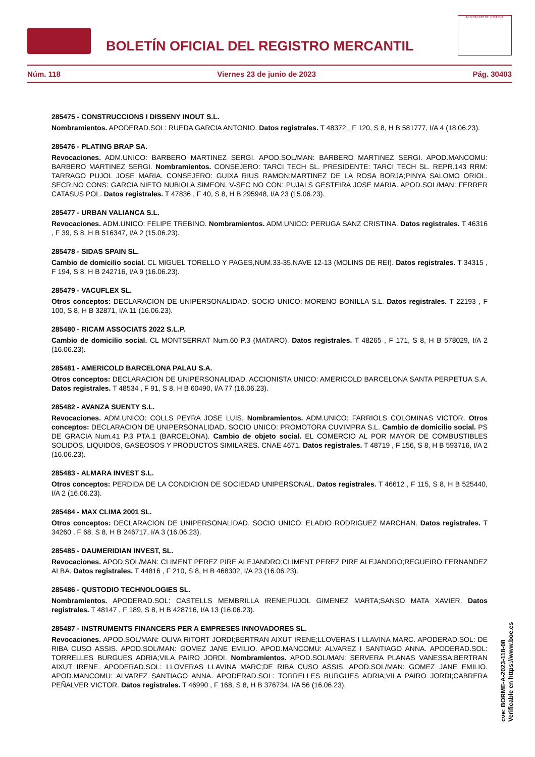BOLETÍN OFICIAL DEL REGISTRO MERCANTIL
MINISTERIO DE JUSTICIA
Núm. 118 Viernes 23 de junio de 2023 Pág. 30403
285475 - CONSTRUCCIONS I DISSENY INOUT S.L.
Nombramientos. APODERAD.SOL: RUEDA GARCIA ANTONIO. Datos registrales. T 48372 , F 120, S 8, H B 581777, I/A 4 (18.06.23).
285476 - PLATING BRAP SA.
Revocaciones. ADM.UNICO: BARBERO MARTINEZ SERGI. APOD.SOL/MAN: BARBERO MARTINEZ SERGI. APOD.MANCOMU: BARBERO MARTINEZ SERGI. Nombramientos. CONSEJERO: TARCI TECH SL. PRESIDENTE: TARCI TECH SL. REPR.143 RRM: TARRAGO PUJOL JOSE MARIA. CONSEJERO: GUIXA RIUS RAMON;MARTINEZ DE LA ROSA BORJA;PINYA SALOMO ORIOL. SECR.NO CONS: GARCIA NIETO NUBIOLA SIMEON. V-SEC NO CON: PUJALS GESTEIRA JOSE MARIA. APOD.SOL/MAN: FERRER CATASUS POL. Datos registrales. T 47836 , F 40, S 8, H B 295948, I/A 23 (15.06.23).
285477 - URBAN VALIANCA S.L.
Revocaciones. ADM.UNICO: FELIPE TREBINO. Nombramientos. ADM.UNICO: PERUGA SANZ CRISTINA. Datos registrales. T 46316 , F 39, S 8, H B 516347, I/A 2 (15.06.23).
285478 - SIDAS SPAIN SL.
Cambio de domicilio social. CL MIGUEL TORELLO Y PAGES,NUM.33-35,NAVE 12-13 (MOLINS DE REI). Datos registrales. T 34315 , F 194, S 8, H B 242716, I/A 9 (16.06.23).
285479 - VACUFLEX SL.
Otros conceptos: DECLARACION DE UNIPERSONALIDAD. SOCIO UNICO: MORENO BONILLA S.L. Datos registrales. T 22193 , F 100, S 8, H B 32871, I/A 11 (16.06.23).
285480 - RICAM ASSOCIATS 2022 S.L.P.
Cambio de domicilio social. CL MONTSERRAT Num.60 P.3 (MATARO). Datos registrales. T 48265 , F 171, S 8, H B 578029, I/A 2 (16.06.23).
285481 - AMERICOLD BARCELONA PALAU S.A.
Otros conceptos: DECLARACION DE UNIPERSONALIDAD. ACCIONISTA UNICO: AMERICOLD BARCELONA SANTA PERPETUA S.A. Datos registrales. T 48534 , F 91, S 8, H B 60490, I/A 77 (16.06.23).
285482 - AVANZA SUENTY S.L.
Revocaciones. ADM.UNICO: COLLS PEYRA JOSE LUIS. Nombramientos. ADM.UNICO: FARRIOLS COLOMINAS VICTOR. Otros conceptos: DECLARACION DE UNIPERSONALIDAD. SOCIO UNICO: PROMOTORA CUVIMPRA S.L. Cambio de domicilio social. PS DE GRACIA Num.41 P.3 PTA.1 (BARCELONA). Cambio de objeto social. EL COMERCIO AL POR MAYOR DE COMBUSTIBLES SOLIDOS, LIQUIDOS, GASEOSOS Y PRODUCTOS SIMILARES. CNAE 4671. Datos registrales. T 48719 , F 156, S 8, H B 593716, I/A 2 (16.06.23).
285483 - ALMARA INVEST S.L.
Otros conceptos: PERDIDA DE LA CONDICION DE SOCIEDAD UNIPERSONAL. Datos registrales. T 46612 , F 115, S 8, H B 525440, I/A 2 (16.06.23).
285484 - MAX CLIMA 2001 SL.
Otros conceptos: DECLARACION DE UNIPERSONALIDAD. SOCIO UNICO: ELADIO RODRIGUEZ MARCHAN. Datos registrales. T 34260 , F 68, S 8, H B 246717, I/A 3 (16.06.23).
285485 - DAUMERIDIAN INVEST, SL.
Revocaciones. APOD.SOL/MAN: CLIMENT PEREZ PIRE ALEJANDRO;CLIMENT PEREZ PIRE ALEJANDRO;REGUEIRO FERNANDEZ ALBA. Datos registrales. T 44816 , F 210, S 8, H B 468302, I/A 23 (16.06.23).
285486 - QUSTODIO TECHNOLOGIES SL.
Nombramientos. APODERAD.SOL: CASTELLS MEMBRILLA IRENE;PUJOL GIMENEZ MARTA;SANSO MATA XAVIER. Datos registrales. T 48147 , F 189, S 8, H B 428716, I/A 13 (16.06.23).
285487 - INSTRUMENTS FINANCERS PER A EMPRESES INNOVADORES SL.
Revocaciones. APOD.SOL/MAN: OLIVA RITORT JORDI;BERTRAN AIXUT IRENE;LLOVERAS I LLAVINA MARC. APODERAD.SOL: DE RIBA CUSO ASSIS. APOD.SOL/MAN: GOMEZ JANE EMILIO. APOD.MANCOMU: ALVAREZ I SANTIAGO ANNA. APODERAD.SOL: TORRELLES BURGUES ADRIA;VILA PAIRO JORDI. Nombramientos. APOD.SOL/MAN: SERVERA PLANAS VANESSA;BERTRAN AIXUT IRENE. APODERAD.SOL: LLOVERAS LLAVINA MARC;DE RIBA CUSO ASSIS. APOD.SOL/MAN: GOMEZ JANE EMILIO. APOD.MANCOMU: ALVAREZ SANTIAGO ANNA. APODERAD.SOL: TORRELLES BURGUES ADRIA;VILA PAIRO JORDI;CABRERA PEÑALVER VICTOR. Datos registrales. T 46990 , F 168, S 8, H B 376734, I/A 56 (16.06.23).
cve: BORME-A-2023-118-08
Verificable en https://www.boe.es